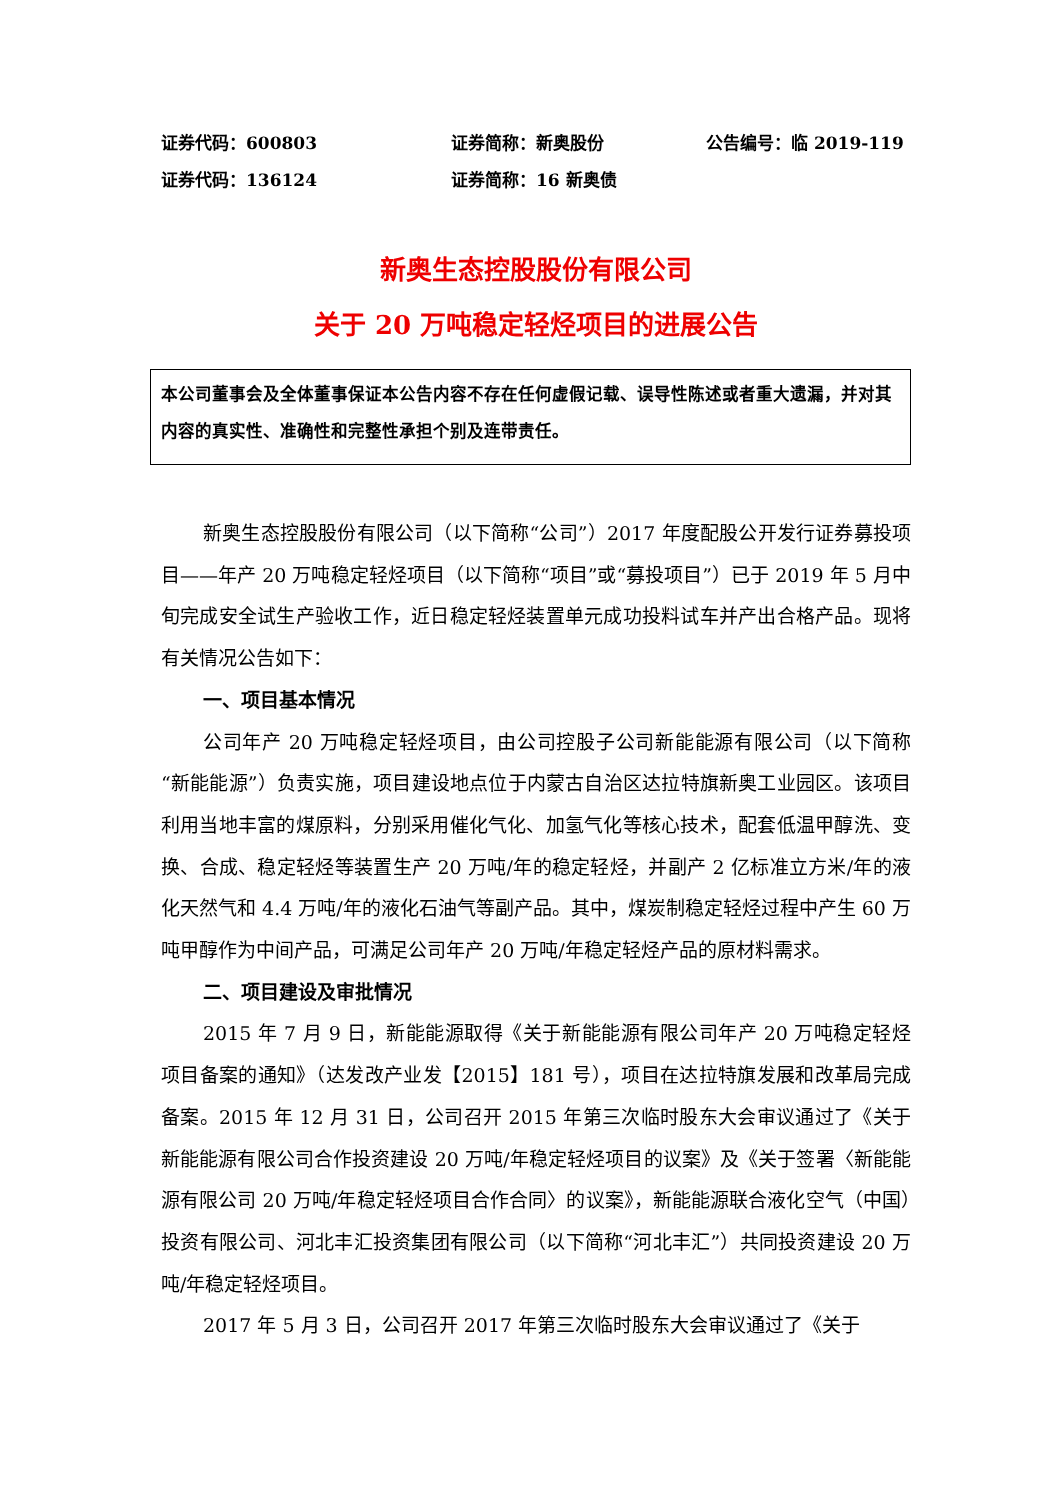证券代码：600803 证券简称：新奥股份 公告编号：临 2019-119
证券代码：136124 证券简称：16 新奥债
新奥生态控股股份有限公司
关于 20 万吨稳定轻烃项目的进展公告
本公司董事会及全体董事保证本公告内容不存在任何虚假记载、误导性陈述或者重大遗漏，并对其内容的真实性、准确性和完整性承担个别及连带责任。
新奥生态控股股份有限公司（以下简称“公司”）2017 年度配股公开发行证券募投项目——年产 20 万吨稳定轻烃项目（以下简称“项目”或“募投项目”）已于 2019 年 5 月中旬完成安全试生产验收工作，近日稳定轻烃装置单元成功投料试车并产出合格产品。现将有关情况公告如下：
一、项目基本情况
公司年产 20 万吨稳定轻烃项目，由公司控股子公司新能能源有限公司（以下简称“新能能源”）负责实施，项目建设地点位于内蒙古自治区达拉特旗新奥工业园区。该项目利用当地丰富的煤原料，分别采用催化气化、加氢气化等核心技术，配套低温甲醇洗、变换、合成、稳定轻烃等装置生产 20 万吨/年的稳定轻烃，并副产 2 亿标准立方米/年的液化天然气和 4.4 万吨/年的液化石油气等副产品。其中，煤炭制稳定轻烃过程中产生 60 万吨甲醇作为中间产品，可满足公司年产 20 万吨/年稳定轻烃产品的原材料需求。
二、项目建设及审批情况
2015 年 7 月 9 日，新能能源取得《关于新能能源有限公司年产 20 万吨稳定轻烃项目备案的通知》（达发改产业发【2015】181 号），项目在达拉特旗发展和改革局完成备案。2015 年 12 月 31 日，公司召开 2015 年第三次临时股东大会审议通过了《关于新能能源有限公司合作投资建设 20 万吨/年稳定轻烃项目的议案》及《关于签署〈新能能源有限公司 20 万吨/年稳定轻烃项目合作合同〉的议案》，新能能源联合液化空气（中国）投资有限公司、河北丰汇投资集团有限公司（以下简称“河北丰汇”）共同投资建设 20 万吨/年稳定轻烃项目。
2017 年 5 月 3 日，公司召开 2017 年第三次临时股东大会审议通过了《关于